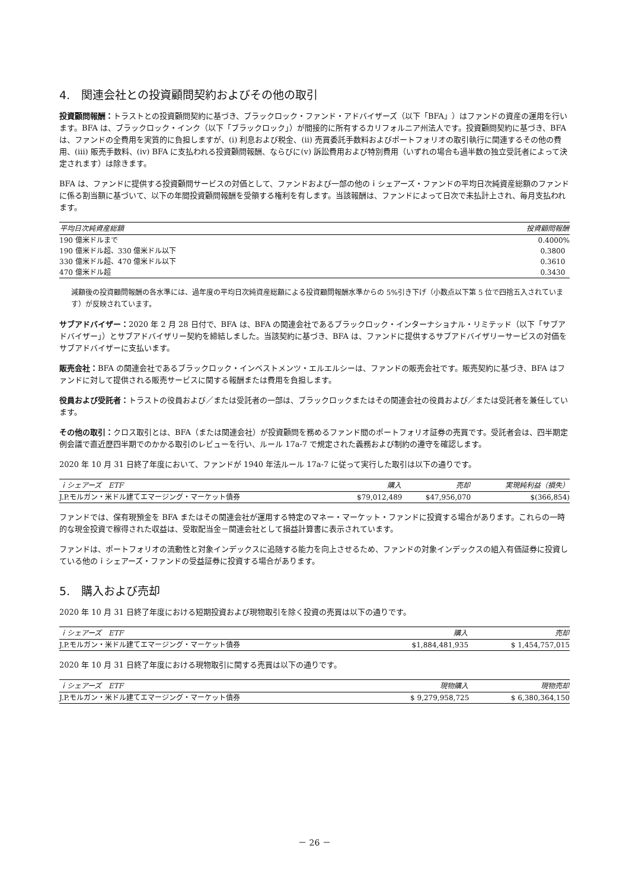4.　関連会社との投資顧問契約およびその他の取引
投資顧問報酬：トラストとの投資顧問契約に基づき、ブラックロック・ファンド・アドバイザーズ（以下「BFA」）はファンドの資産の運用を行います。BFA は、ブラックロック・インク（以下「ブラックロック」）が間接的に所有するカリフォルニア州法人です。投資顧問契約に基づき、BFA は、ファンドの全費用を実質的に負担しますが、(i) 利息および税金、(ii) 売買委託手数料およびポートフォリオの取引執行に関連するその他の費用、(iii) 販売手数料、(iv) BFA に支払われる投資顧問報酬、ならびに(v) 訴訟費用および特別費用（いずれの場合も過半数の独立受託者によって決定されます）は除きます。
BFA は、ファンドに提供する投資顧問サービスの対価として、ファンドおよび一部の他のｉシェアーズ・ファンドの平均日次純資産総額のファンドに係る割当額に基づいて、以下の年間投資顧問報酬を受領する権利を有します。当該報酬は、ファンドによって日次で未払計上され、毎月支払われます。
| 平均日次純資産総額 | 投資顧問報酬 |
| --- | --- |
| 190 億米ドルまで | 0.4000% |
| 190 億米ドル超、330 億米ドル以下 | 0.3800 |
| 330 億米ドル超、470 億米ドル以下 | 0.3610 |
| 470 億米ドル超 | 0.3430 |
減額後の投資顧問報酬の各水準には、過年度の平均日次純資産総額による投資顧問報酬水準からの 5%引き下げ（小数点以下第 5 位で四捨五入されています）が反映されています。
サブアドバイザー：2020 年 2 月 28 日付で、BFA は、BFA の関連会社であるブラックロック・インターナショナル・リミテッド（以下「サブアドバイザー」）とサブアドバイザリー契約を締結しました。当該契約に基づき、BFA は、ファンドに提供するサブアドバイザリーサービスの対価をサブアドバイザーに支払います。
販売会社：BFA の関連会社であるブラックロック・インベストメンツ・エルエルシーは、ファンドの販売会社です。販売契約に基づき、BFA はファンドに対して提供される販売サービスに関する報酬または費用を負担します。
役員および受託者：トラストの役員および／または受託者の一部は、ブラックロックまたはその関連会社の役員および／または受託者を兼任しています。
その他の取引：クロス取引とは、BFA（または関連会社）が投資顧問を務めるファンド間のポートフォリオ証券の売買です。受託者会は、四半期定例会議で直近歴四半期でのかかる取引のレビューを行い、ルール 17a-7 で規定された義務および制約の遵守を確認します。
2020 年 10 月 31 日終了年度において、ファンドが 1940 年法ルール 17a-7 に従って実行した取引は以下の通りです。
| ｉシェアーズ ETF | 購入 | 売却 | 実現純利益（損失） |
| --- | --- | --- | --- |
| J.P.モルガン・米ドル建てエマージング・マーケット債券 | $79,012,489 | $47,956,070 | $(366,854) |
ファンドでは、保有現預金を BFA またはその関連会社が運用する特定のマネー・マーケット・ファンドに投資する場合があります。これらの一時的な現金投資で稼得された収益は、受取配当金－関連会社として損益計算書に表示されています。
ファンドは、ポートフォリオの流動性と対象インデックスに追随する能力を向上させるため、ファンドの対象インデックスの組入有価証券に投資している他のｉシェアーズ・ファンドの受益証券に投資する場合があります。
5.　購入および売却
2020 年 10 月 31 日終了年度における短期投資および現物取引を除く投資の売買は以下の通りです。
| ｉシェアーズ ETF | 購入 | 売却 |
| --- | --- | --- |
| J.P.モルガン・米ドル建てエマージング・マーケット債券 | $1,884,481,935 | $ 1,454,757,015 |
2020 年 10 月 31 日終了年度における現物取引に関する売買は以下の通りです。
| ｉシェアーズ ETF | 現物購入 | 現物売却 |
| --- | --- | --- |
| J.P.モルガン・米ドル建てエマージング・マーケット債券 | $ 9,279,958,725 | $ 6,380,364,150 |
－ 26 －